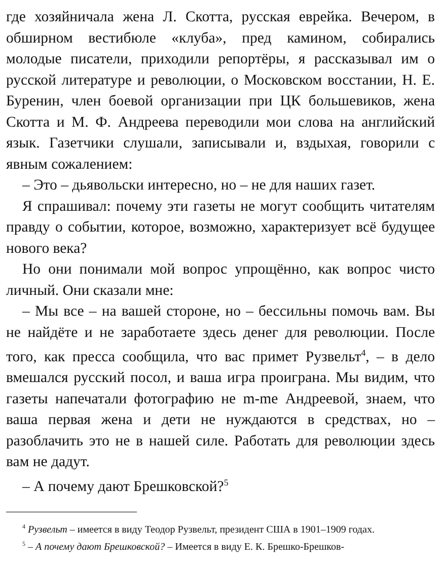где хозяйничала жена Л. Скотта, русская еврейка. Вечером, в обширном вестибюле «клуба», пред камином, собирались молодые писатели, приходили репортёры, я рассказывал им о русской литературе и революции, о Московском восстании, Н. Е. Буренин, член боевой организации при ЦК большевиков, жена Скотта и М. Ф. Андреева переводили мои слова на английский язык. Газетчики слушали, записывали и, вздыхая, говорили с явным сожалением:
– Это – дьявольски интересно, но – не для наших газет.
Я спрашивал: почему эти газеты не могут сообщить читателям правду о событии, которое, возможно, характеризует всё будущее нового века?
Но они понимали мой вопрос упрощённо, как вопрос чисто личный. Они сказали мне:
– Мы все – на вашей стороне, но – бессильны помочь вам. Вы не найдёте и не заработаете здесь денег для революции. После того, как пресса сообщила, что вас примет Рузвельт<sup>4</sup>, – в дело вмешался русский посол, и ваша игра проиграна. Мы видим, что газеты напечатали фотографию не m-me Андреевой, знаем, что ваша первая жена и дети не нуждаются в средствах, но – разоблачить это не в нашей силе. Работать для революции здесь вам не дадут.
– А почему дают Брешковской?<sup>5</sup>
<sup>4</sup> Рузвельт – имеется в виду Теодор Рузвельт, президент США в 1901–1909 годах.
<sup>5</sup> – А почему дают Брешковской? – Имеется в виду Е. К. Брешко-Брешков-